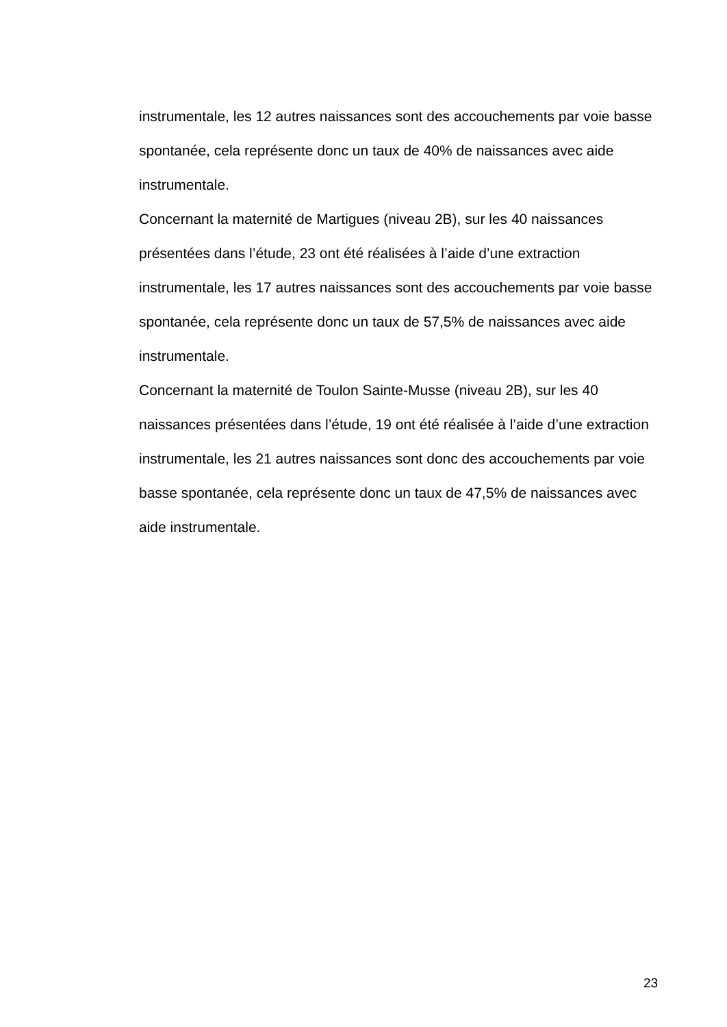instrumentale, les 12 autres naissances sont des accouchements par voie basse spontanée, cela représente donc un taux de 40% de naissances avec aide instrumentale.
Concernant la maternité de Martigues (niveau 2B), sur les 40 naissances présentées dans l’étude, 23 ont été réalisées à l’aide d’une extraction instrumentale, les 17 autres naissances sont des accouchements par voie basse spontanée, cela représente donc un taux de 57,5% de naissances avec aide instrumentale.
Concernant la maternité de Toulon Sainte-Musse (niveau 2B), sur les 40 naissances présentées dans l’étude, 19 ont été réalisée à l’aide d’une extraction instrumentale, les 21 autres naissances sont donc des accouchements par voie basse spontanée, cela représente donc un taux de 47,5% de naissances avec aide instrumentale.
23